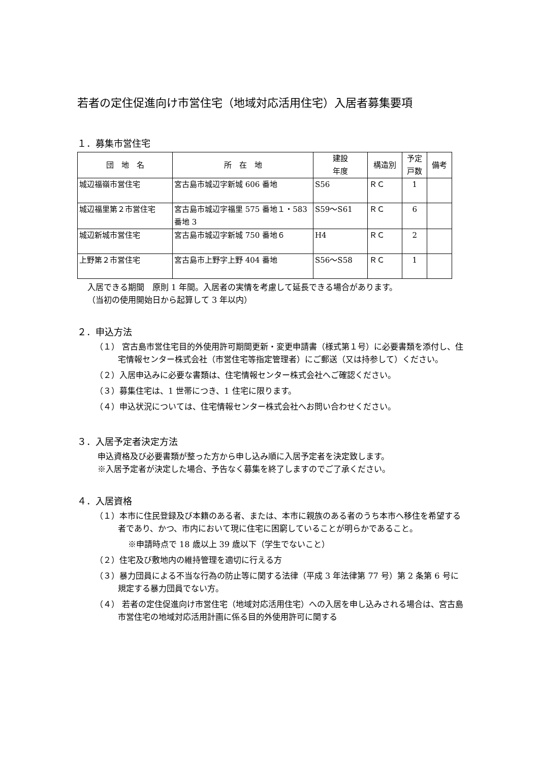若者の定住促進向け市営住宅（地域対応活用住宅）入居者募集要項
１．募集市営住宅
| 団 地 名 | 所 在 地 | 建設 年度 | 構造別 | 予定 戸数 | 備考 |
| --- | --- | --- | --- | --- | --- |
| 城辺福嶺市営住宅 | 宮古島市城辺字新城 606 番地 | S56 | ＲＣ | 1 | |
| 城辺福里第２市営住宅 | 宮古島市城辺字福里 575 番地１・583 番地 3 | S59～S61 | ＲＣ | 6 | |
| 城辺新城市営住宅 | 宮古島市城辺字新城 750 番地６ | H4 | ＲＣ | 2 | |
| 上野第２市営住宅 | 宮古島市上野字上野 404 番地 | S56～S58 | ＲＣ | 1 | |
入居できる期間　原則 1 年間。入居者の実情を考慮して延長できる場合があります。
（当初の使用開始日から起算して 3 年以内）
２．申込方法
（１） 宮古島市営住宅目的外使用許可期間更新・変更申請書（様式第１号）に必要書類を添付し、住宅情報センター株式会社（市営住宅等指定管理者）にご郵送（又は持参して）ください。
（２）入居申込みに必要な書類は、住宅情報センター株式会社へご確認ください。
（３）募集住宅は、1 世帯につき、1 住宅に限ります。
（４）申込状況については、住宅情報センター株式会社へお問い合わせください。
３．入居予定者決定方法
申込資格及び必要書類が整った方から申し込み順に入居予定者を決定致します。
※入居予定者が決定した場合、予告なく募集を終了しますのでご了承ください。
４．入居資格
（１）本市に住民登録及び本籍のある者、または、本市に親族のある者のうち本市へ移住を希望する者であり、かつ、市内において現に住宅に困窮していることが明らかであること。
※申請時点で 18 歳以上 39 歳以下（学生でないこと）
（２）住宅及び敷地内の維持管理を適切に行える方
（３）暴力団員による不当な行為の防止等に関する法律（平成 3 年法律第 77 号）第 2 条第 6 号に規定する暴力団員でない方。
（４） 若者の定住促進向け市営住宅（地域対応活用住宅）への入居を申し込みされる場合は、宮古島市営住宅の地域対応活用計画に係る目的外使用許可に関する